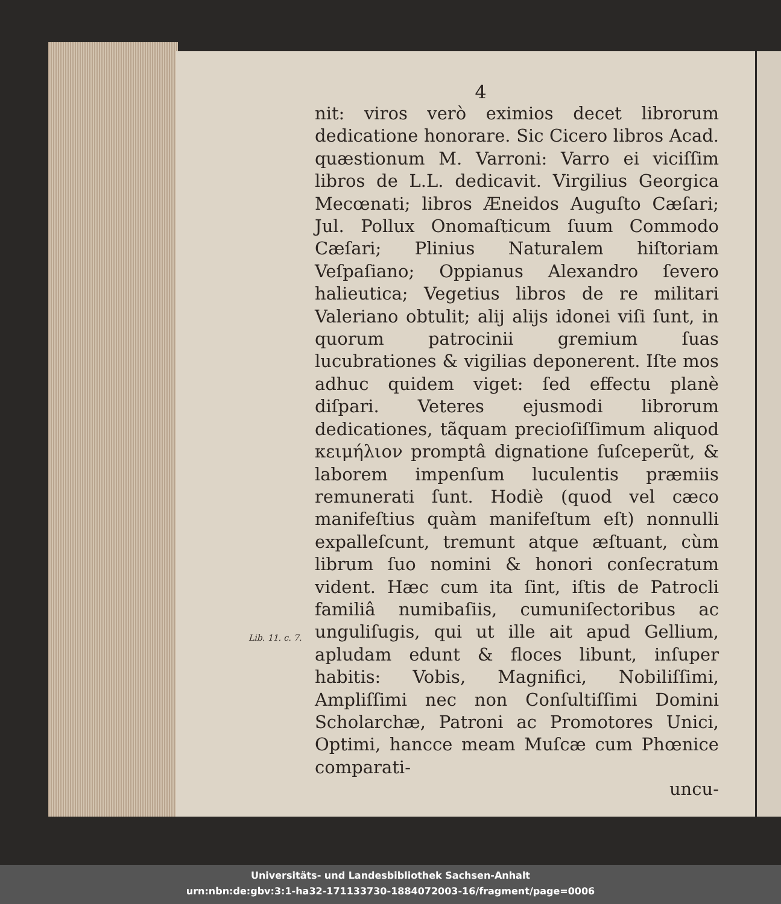4
nit: viros verò eximios decet librorum dedicatione honorare. Sic Cicero libros Acad. quæstionum M. Varroni: Varro ei viciſſim libros de L.L. dedicavit. Virgilius Georgica Mecœnati; libros Æneidos Auguſto Cæſari; Jul. Pollux Onomaſticum ſuum Commodo Cæſari; Plinius Naturalem hiſtoriam Veſpaſiano; Oppianus Alexandro ſevero halieutica; Vegetius libros de re militari Valeriano obtulit; alij alijs idonei viſi ſunt, in quorum patrocinii gremium ſuas lucubrationes & vigilias deponerent. Iſte mos adhuc quidem viget: ſed effectu planè diſpari. Veteres ejusmodi librorum dedicationes, tãquam precioſiſſimum aliquod κειμήλιον promptâ dignatione ſuſceperũt, & laborem impenſum luculentis præmiis remunerati ſunt. Hodiè (quod vel cæco manifeſtius quàm manifeſtum eſt) nonnulli expalleſcunt, tremunt atque æſtuant, cùm librum ſuo nomini & honori conſecratum vident. Hæc cum ita ſint, iſtis de Patrocli familiâ numibaſiis, cumuniſectoribus ac unguliſugis, qui ut ille ait apud Lib. 11. c. 7. Gellium, apludam edunt & floces libunt, inſuper habitis: Vobis, Magnifici, Nobiliſſimi, Ampliſſimi nec non Conſultiſſimi Domini Scholarchæ, Patroni ac Promotores Unici, Optimi, hancce meam Muſcæ cum Phœnice comparati-
uncu-
Universitäts- und Landesbibliothek Sachsen-Anhalt
urn:nbn:de:gbv:3:1-ha32-171133730-1884072003-16/fragment/page=0006